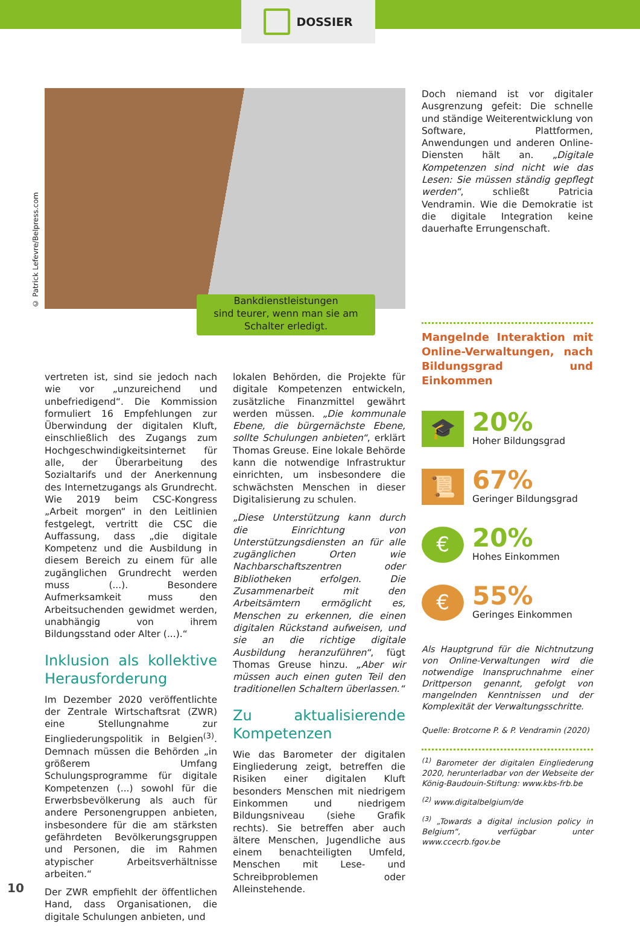DOSSIER
© Patrick Lefevre/Belpress.com
Bankdienstleistungen
sind teurer, wenn man sie am
Schalter erledigt.
Doch niemand ist vor digitaler Ausgrenzung gefeit: Die schnelle und ständige Weiterentwicklung von Software, Plattformen, Anwendungen und anderen Online-Diensten hält an. „Digitale Kompetenzen sind nicht wie das Lesen: Sie müssen ständig gepflegt werden“, schließt Patricia Vendramin. Wie die Demokratie ist die digitale Integration keine dauerhafte Errungenschaft.
Mangelnde Interaktion mit Online-Verwaltungen, nach Bildungsgrad und Einkommen
🎓
20%
Hoher Bildungsgrad
📜
67%
Geringer Bildungsgrad
€
20%
Hohes Einkommen
€
55%
Geringes Einkommen
Als Hauptgrund für die Nichtnutzung von Online-Verwaltungen wird die notwendige Inanspruchnahme einer Drittperson genannt, gefolgt von mangelnden Kenntnissen und der Komplexität der Verwaltungsschritte.
Quelle: Brotcorne P. & P. Vendramin (2020)
<sup>(1)</sup> Barometer der digitalen Eingliederung 2020, herunterladbar von der Webseite der König-Baudouin-Stiftung: www.kbs-frb.be
<sup>(2)</sup> www.digitalbelgium/de
<sup>(3)</sup> „Towards a digital inclusion policy in Belgium“, verfügbar unter www.ccecrb.fgov.be
vertreten ist, sind sie jedoch nach wie vor „unzureichend und unbefriedigend“. Die Kommission formuliert 16 Empfehlungen zur Überwindung der digitalen Kluft, einschließlich des Zugangs zum Hochgeschwindigkeitsinternet für alle, der Überarbeitung des Sozialtarifs und der Anerkennung des Internetzugangs als Grundrecht. Wie 2019 beim CSC-Kongress „Arbeit morgen“ in den Leitlinien festgelegt, vertritt die CSC die Auffassung, dass „die digitale Kompetenz und die Ausbildung in diesem Bereich zu einem für alle zugänglichen Grundrecht werden muss (...). Besondere Aufmerksamkeit muss den Arbeitsuchenden gewidmet werden, unabhängig von ihrem Bildungsstand oder Alter (...).“
Inklusion als kollektive Herausforderung
Im Dezember 2020 veröffentlichte der Zentrale Wirtschaftsrat (ZWR) eine Stellungnahme zur Eingliederungspolitik in Belgien<sup>(3)</sup>. Demnach müssen die Behörden „in größerem Umfang Schulungsprogramme für digitale Kompetenzen (...) sowohl für die Erwerbsbevölkerung als auch für andere Personengruppen anbieten, insbesondere für die am stärksten gefährdeten Bevölkerungsgruppen und Personen, die im Rahmen atypischer Arbeitsverhältnisse arbeiten.“
Der ZWR empfiehlt der öffentlichen Hand, dass Organisationen, die digitale Schulungen anbieten, und
lokalen Behörden, die Projekte für digitale Kompetenzen entwickeln, zusätzliche Finanzmittel gewährt werden müssen. „Die kommunale Ebene, die bürgernächste Ebene, sollte Schulungen anbieten“, erklärt Thomas Greuse. Eine lokale Behörde kann die notwendige Infrastruktur einrichten, um insbesondere die schwächsten Menschen in dieser Digitalisierung zu schulen.
„Diese Unterstützung kann durch die Einrichtung von Unterstützungsdiensten an für alle zugänglichen Orten wie Nachbarschaftszentren oder Bibliotheken erfolgen. Die Zusammenarbeit mit den Arbeitsämtern ermöglicht es, Menschen zu erkennen, die einen digitalen Rückstand aufweisen, und sie an die richtige digitale Ausbildung heranzuführen“, fügt Thomas Greuse hinzu. „Aber wir müssen auch einen guten Teil den traditionellen Schaltern überlassen.“
Zu aktualisierende Kompetenzen
Wie das Barometer der digitalen Eingliederung zeigt, betreffen die Risiken einer digitalen Kluft besonders Menschen mit niedrigem Einkommen und niedrigem Bildungsniveau (siehe Grafik rechts). Sie betreffen aber auch ältere Menschen, Jugendliche aus einem benachteiligten Umfeld, Menschen mit Lese- und Schreibproblemen oder Alleinstehende.
10